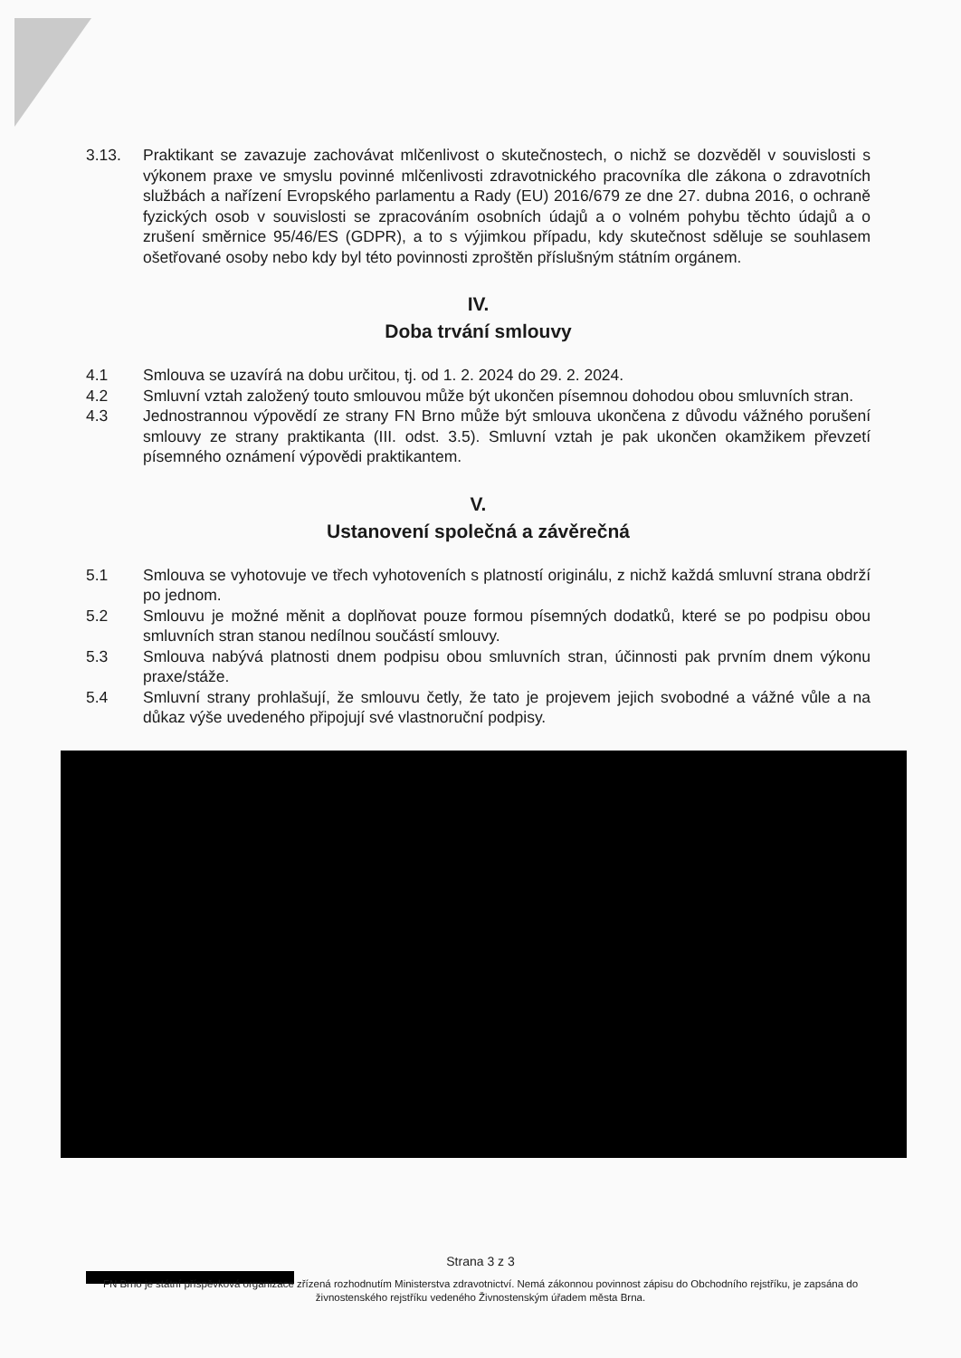3.13. Praktikant se zavazuje zachovávat mlčenlivost o skutečnostech, o nichž se dozvěděl v souvislosti s výkonem praxe ve smyslu povinné mlčenlivosti zdravotnického pracovníka dle zákona o zdravotních službách a nařízení Evropského parlamentu a Rady (EU) 2016/679 ze dne 27. dubna 2016, o ochraně fyzických osob v souvislosti se zpracováním osobních údajů a o volném pohybu těchto údajů a o zrušení směrnice 95/46/ES (GDPR), a to s výjimkou případu, kdy skutečnost sděluje se souhlasem ošetřované osoby nebo kdy byl této povinnosti zproštěn příslušným státním orgánem.
IV.
Doba trvání smlouvy
4.1 Smlouva se uzavírá na dobu určitou, tj. od 1. 2. 2024 do 29. 2. 2024.
4.2 Smluvní vztah založený touto smlouvou může být ukončen písemnou dohodou obou smluvních stran.
4.3 Jednostrannou výpovědí ze strany FN Brno může být smlouva ukončena z důvodu vážného porušení smlouvy ze strany praktikanta (III. odst. 3.5). Smluvní vztah je pak ukončen okamžikem převzetí písemného oznámení výpovědi praktikantem.
V.
Ustanovení společná a závěrečná
5.1 Smlouva se vyhotovuje ve třech vyhotoveních s platností originálu, z nichž každá smluvní strana obdrží po jednom.
5.2 Smlouvu je možné měnit a doplňovat pouze formou písemných dodatků, které se po podpisu obou smluvních stran stanou nedílnou součástí smlouvy.
5.3 Smlouva nabývá platnosti dnem podpisu obou smluvních stran, účinnosti pak prvním dnem výkonu praxe/stáže.
5.4 Smluvní strany prohlašují, že smlouvu četly, že tato je projevem jejich svobodné a vážné vůle a na důkaz výše uvedeného připojují své vlastnoruční podpisy.
Strana 3 z 3
FN Brno je státní příspěvková organizace zřízená rozhodnutím Ministerstva zdravotnictví. Nemá zákonnou povinnost zápisu do Obchodního rejstříku, je zapsána do živnostenského rejstříku vedeného Živnostenským úřadem města Brna.